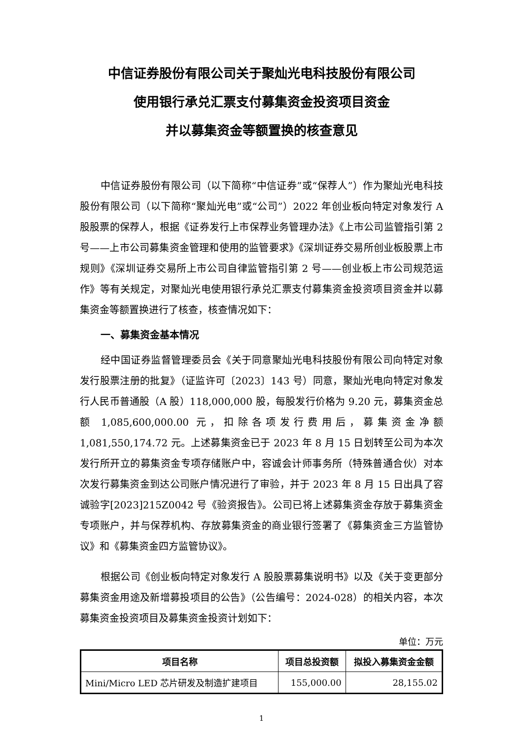中信证券股份有限公司关于聚灿光电科技股份有限公司
使用银行承兑汇票支付募集资金投资项目资金
并以募集资金等额置换的核查意见
中信证券股份有限公司（以下简称“中信证券”或“保荐人”）作为聚灿光电科技股份有限公司（以下简称“聚灿光电”或“公司”）2022 年创业板向特定对象发行 A 股股票的保荐人，根据《证券发行上市保荐业务管理办法》《上市公司监管指引第 2 号——上市公司募集资金管理和使用的监管要求》《深圳证券交易所创业板股票上市规则》《深圳证券交易所上市公司自律监管指引第 2 号——创业板上市公司规范运作》等有关规定，对聚灿光电使用银行承兑汇票支付募集资金投资项目资金并以募集资金等额置换进行了核查，核查情况如下：
一、募集资金基本情况
经中国证券监督管理委员会《关于同意聚灿光电科技股份有限公司向特定对象发行股票注册的批复》（证监许可〔2023〕143 号）同意，聚灿光电向特定对象发行人民币普通股（A 股）118,000,000 股，每股发行价格为 9.20 元，募集资金总额 1,085,600,000.00 元，扣除各项发行费用后，募集资金净额 1,081,550,174.72 元。上述募集资金已于 2023 年 8 月 15 日划转至公司为本次发行所开立的募集资金专项存储账户中，容诚会计师事务所（特殊普通合伙）对本次发行募集资金到达公司账户情况进行了审验，并于 2023 年 8 月 15 日出具了容诚验字[2023]215Z0042 号《验资报告》。公司已将上述募集资金存放于募集资金专项账户，并与保荐机构、存放募集资金的商业银行签署了《募集资金三方监管协议》和《募集资金四方监管协议》。
根据公司《创业板向特定对象发行 A 股股票募集说明书》以及《关于变更部分募集资金用途及新增募投项目的公告》（公告编号：2024-028）的相关内容，本次募集资金投资项目及募集资金投资计划如下：
单位：万元
| 项目名称 | 项目总投资额 | 拟投入募集资金金额 |
| --- | --- | --- |
| Mini/Micro LED 芯片研发及制造扩建项目 | 155,000.00 | 28,155.02 |
1